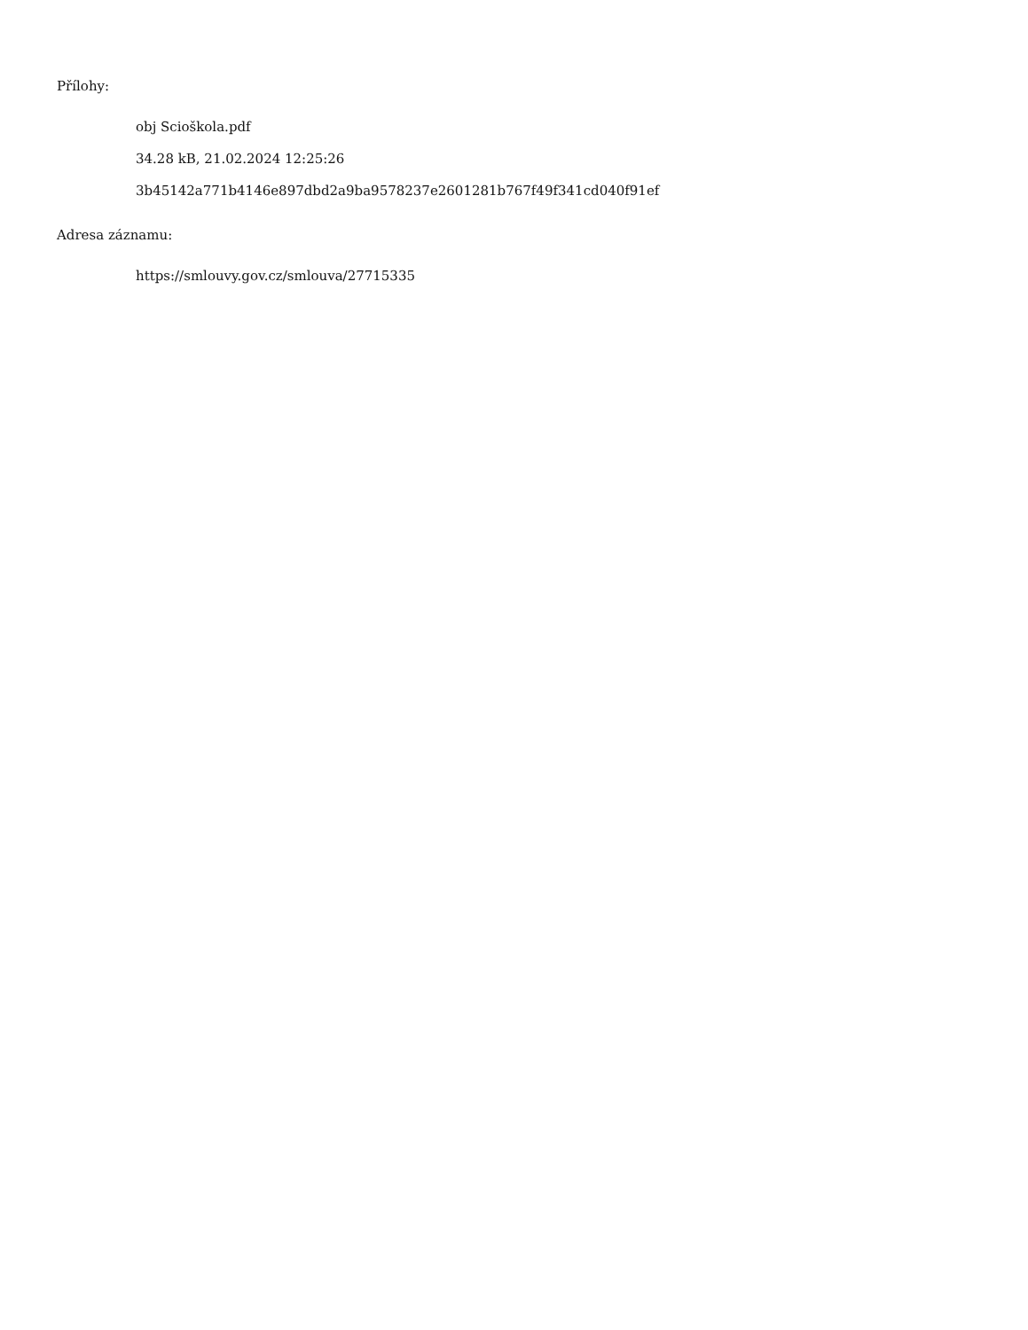Přílohy:
obj Scioškola.pdf
34.28 kB, 21.02.2024 12:25:26
3b45142a771b4146e897dbd2a9ba9578237e2601281b767f49f341cd040f91ef
Adresa záznamu:
https://smlouvy.gov.cz/smlouva/27715335